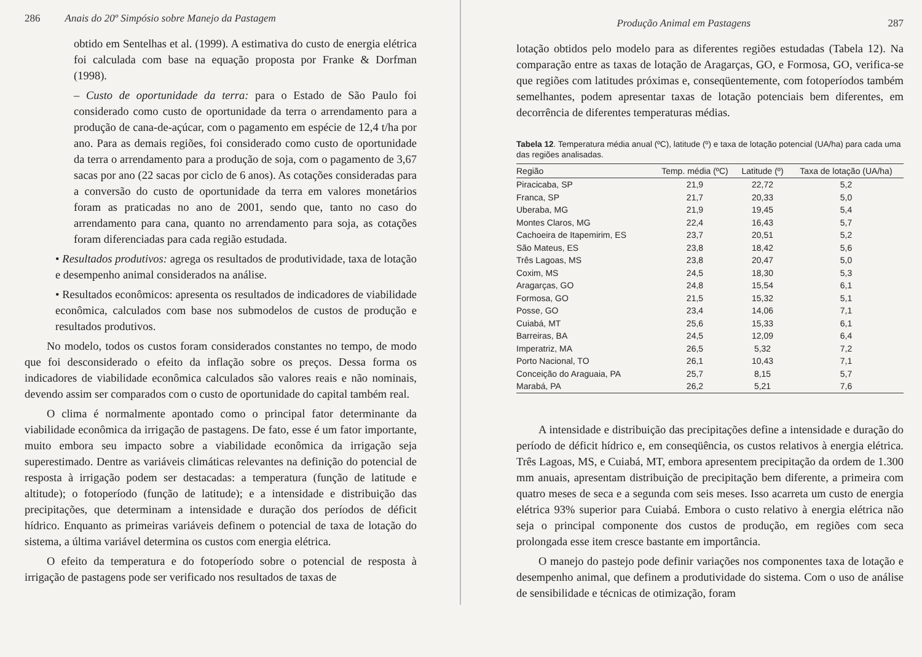286 Anais do 20º Simpósio sobre Manejo da Pastagem
obtido em Sentelhas et al. (1999). A estimativa do custo de energia elétrica foi calculada com base na equação proposta por Franke & Dorfman (1998).
– Custo de oportunidade da terra: para o Estado de São Paulo foi considerado como custo de oportunidade da terra o arrendamento para a produção de cana-de-açúcar, com o pagamento em espécie de 12,4 t/ha por ano. Para as demais regiões, foi considerado como custo de oportunidade da terra o arrendamento para a produção de soja, com o pagamento de 3,67 sacas por ano (22 sacas por ciclo de 6 anos). As cotações consideradas para a conversão do custo de oportunidade da terra em valores monetários foram as praticadas no ano de 2001, sendo que, tanto no caso do arrendamento para cana, quanto no arrendamento para soja, as cotações foram diferenciadas para cada região estudada.
• Resultados produtivos: agrega os resultados de produtividade, taxa de lotação e desempenho animal considerados na análise.
• Resultados econômicos: apresenta os resultados de indicadores de viabilidade econômica, calculados com base nos submodelos de custos de produção e resultados produtivos.
No modelo, todos os custos foram considerados constantes no tempo, de modo que foi desconsiderado o efeito da inflação sobre os preços. Dessa forma os indicadores de viabilidade econômica calculados são valores reais e não nominais, devendo assim ser comparados com o custo de oportunidade do capital também real.
O clima é normalmente apontado como o principal fator determinante da viabilidade econômica da irrigação de pastagens. De fato, esse é um fator importante, muito embora seu impacto sobre a viabilidade econômica da irrigação seja superestimado. Dentre as variáveis climáticas relevantes na definição do potencial de resposta à irrigação podem ser destacadas: a temperatura (função de latitude e altitude); o fotoperíodo (função de latitude); e a intensidade e distribuição das precipitações, que determinam a intensidade e duração dos períodos de déficit hídrico. Enquanto as primeiras variáveis definem o potencial de taxa de lotação do sistema, a última variável determina os custos com energia elétrica.
O efeito da temperatura e do fotoperíodo sobre o potencial de resposta à irrigação de pastagens pode ser verificado nos resultados de taxas de
Produção Animal em Pastagens 287
lotação obtidos pelo modelo para as diferentes regiões estudadas (Tabela 12). Na comparação entre as taxas de lotação de Aragarças, GO, e Formosa, GO, verifica-se que regiões com latitudes próximas e, conseqüentemente, com fotoperíodos também semelhantes, podem apresentar taxas de lotação potenciais bem diferentes, em decorrência de diferentes temperaturas médias.
Tabela 12. Temperatura média anual (ºC), latitude (º) e taxa de lotação potencial (UA/ha) para cada uma das regiões analisadas.
| Região | Temp. média (ºC) | Latitude (º) | Taxa de lotação (UA/ha) |
| --- | --- | --- | --- |
| Piracicaba, SP | 21,9 | 22,72 | 5,2 |
| Franca, SP | 21,7 | 20,33 | 5,0 |
| Uberaba, MG | 21,9 | 19,45 | 5,4 |
| Montes Claros, MG | 22,4 | 16,43 | 5,7 |
| Cachoeira de Itapemirim, ES | 23,7 | 20,51 | 5,2 |
| São Mateus, ES | 23,8 | 18,42 | 5,6 |
| Três Lagoas, MS | 23,8 | 20,47 | 5,0 |
| Coxim, MS | 24,5 | 18,30 | 5,3 |
| Aragarças, GO | 24,8 | 15,54 | 6,1 |
| Formosa, GO | 21,5 | 15,32 | 5,1 |
| Posse, GO | 23,4 | 14,06 | 7,1 |
| Cuiabá, MT | 25,6 | 15,33 | 6,1 |
| Barreiras, BA | 24,5 | 12,09 | 6,4 |
| Imperatriz, MA | 26,5 | 5,32 | 7,2 |
| Porto Nacional, TO | 26,1 | 10,43 | 7,1 |
| Conceição do Araguaia, PA | 25,7 | 8,15 | 5,7 |
| Marabá, PA | 26,2 | 5,21 | 7,6 |
A intensidade e distribuição das precipitações define a intensidade e duração do período de déficit hídrico e, em conseqüência, os custos relativos à energia elétrica. Três Lagoas, MS, e Cuiabá, MT, embora apresentem precipitação da ordem de 1.300 mm anuais, apresentam distribuição de precipitação bem diferente, a primeira com quatro meses de seca e a segunda com seis meses. Isso acarreta um custo de energia elétrica 93% superior para Cuiabá. Embora o custo relativo à energia elétrica não seja o principal componente dos custos de produção, em regiões com seca prolongada esse item cresce bastante em importância.
O manejo do pastejo pode definir variações nos componentes taxa de lotação e desempenho animal, que definem a produtividade do sistema. Com o uso de análise de sensibilidade e técnicas de otimização, foram